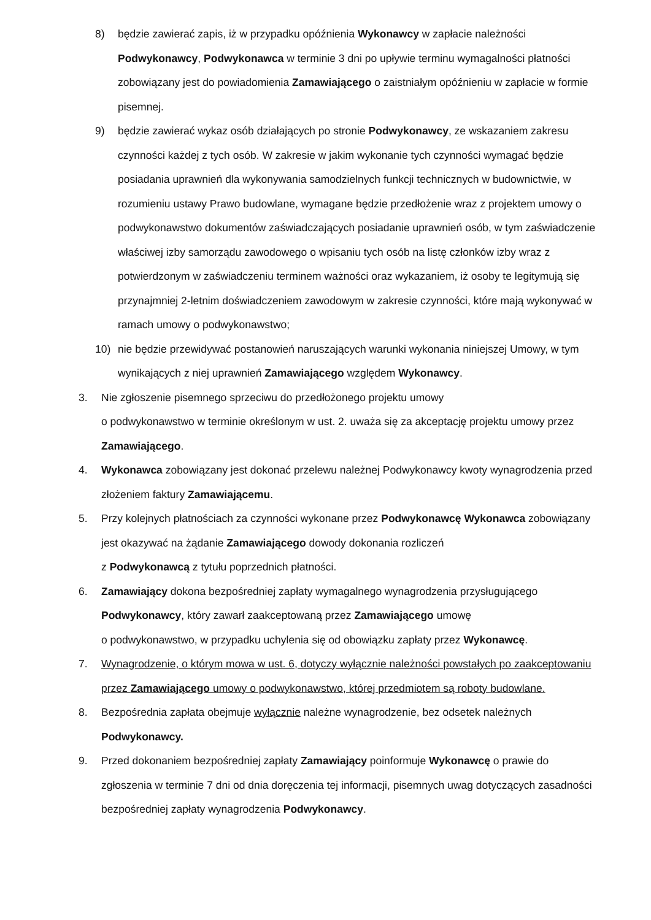8) będzie zawierać zapis, iż w przypadku opóźnienia Wykonawcy w zapłacie należności Podwykonawcy, Podwykonawca w terminie 3 dni po upływie terminu wymagalności płatności zobowiązany jest do powiadomienia Zamawiającego o zaistniałym opóźnieniu w zapłacie w formie pisemnej.
9) będzie zawierać wykaz osób działających po stronie Podwykonawcy, ze wskazaniem zakresu czynności każdej z tych osób. W zakresie w jakim wykonanie tych czynności wymagać będzie posiadania uprawnień dla wykonywania samodzielnych funkcji technicznych w budownictwie, w rozumieniu ustawy Prawo budowlane, wymagane będzie przedłożenie wraz z projektem umowy o podwykonawstwo dokumentów zaświadczających posiadanie uprawnień osób, w tym zaświadczenie właściwej izby samorządu zawodowego o wpisaniu tych osób na listę członków izby wraz z potwierdzonym w zaświadczeniu terminem ważności oraz wykazaniem, iż osoby te legitymują się przynajmniej 2-letnim doświadczeniem zawodowym w zakresie czynności, które mają wykonywać w ramach umowy o podwykonawstwo;
10) nie będzie przewidywać postanowień naruszających warunki wykonania niniejszej Umowy, w tym wynikających z niej uprawnień Zamawiającego względem Wykonawcy.
3. Nie zgłoszenie pisemnego sprzeciwu do przedłożonego projektu umowy
o podwykonawstwo w terminie określonym w ust. 2. uważa się za akceptację projektu umowy przez Zamawiającego.
4. Wykonawca zobowiązany jest dokonać przelewu należnej Podwykonawcy kwoty wynagrodzenia przed złożeniem faktury Zamawiającemu.
5. Przy kolejnych płatnościach za czynności wykonane przez Podwykonawcę Wykonawca zobowiązany jest okazywać na żądanie Zamawiającego dowody dokonania rozliczeń
z Podwykonawcą z tytułu poprzednich płatności.
6. Zamawiający dokona bezpośredniej zapłaty wymagalnego wynagrodzenia przysługującego Podwykonawcy, który zawarł zaakceptowaną przez Zamawiającego umowę
o podwykonawstwo, w przypadku uchylenia się od obowiązku zapłaty przez Wykonawcę.
7. Wynagrodzenie, o którym mowa w ust. 6, dotyczy wyłącznie należności powstałych po zaakceptowaniu przez Zamawiającego umowy o podwykonawstwo, której przedmiotem są roboty budowlane.
8. Bezpośrednia zapłata obejmuje wyłącznie należne wynagrodzenie, bez odsetek należnych Podwykonawcy.
9. Przed dokonaniem bezpośredniej zapłaty Zamawiający poinformuje Wykonawcę o prawie do zgłoszenia w terminie 7 dni od dnia doręczenia tej informacji, pisemnych uwag dotyczących zasadności bezpośredniej zapłaty wynagrodzenia Podwykonawcy.